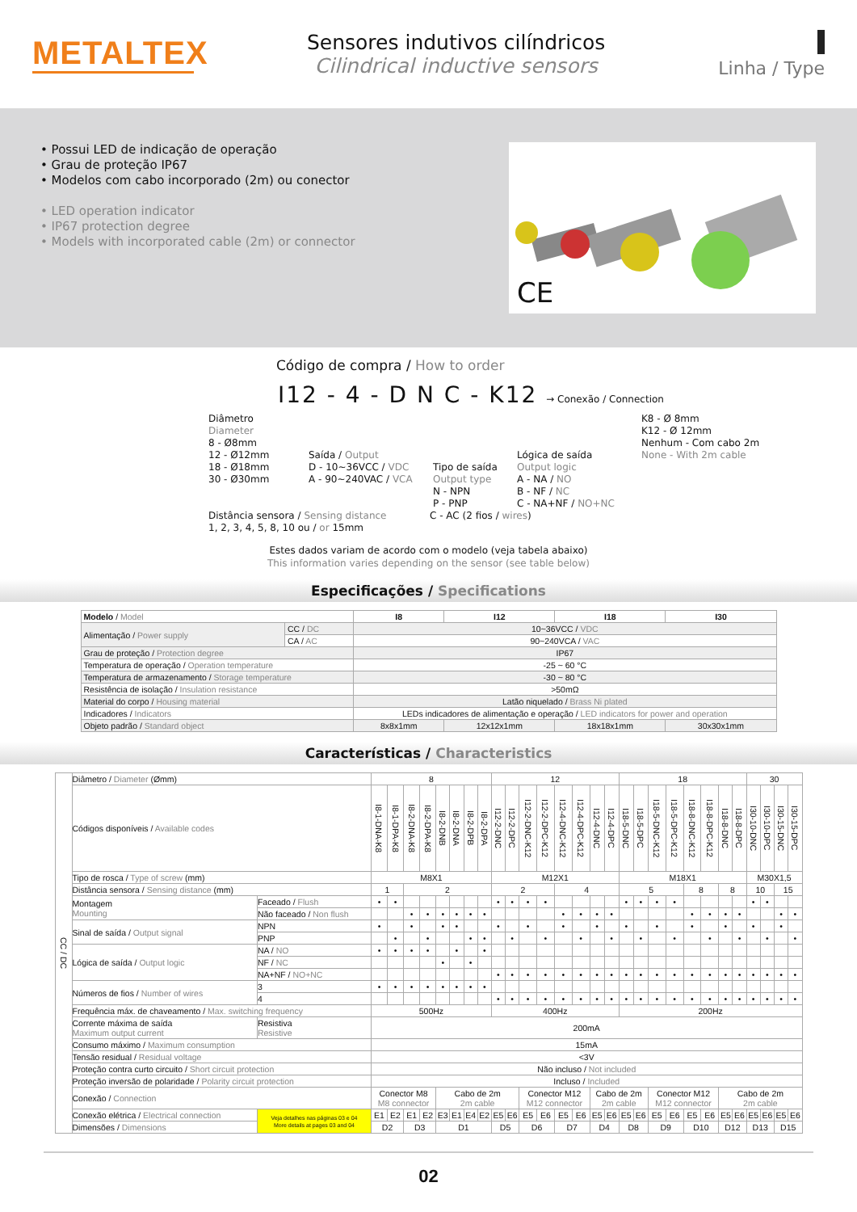METALTEX
Sensores indutivos cilíndricos
Cilindrical inductive sensors
Linha / Type
• Possui LED de indicação de operação
• Grau de proteção IP67
• Modelos com cabo incorporado (2m) ou conector
• LED operation indicator
• IP67 protection degree
• Models with incorporated cable (2m) or connector
CE
Código de compra / How to order
I12 - 4 - D N C - K12 → Conexão / Connection
Diâmetro
Diameter
8 - Ø8mm
12 - Ø12mm
18 - Ø18mm
30 - Ø30mm
Saída / Output
D - 10~36VCC / VDC
A - 90~240VAC / VCA
Tipo de saída
Output type
N - NPN
P - PNP
Lógica de saída
Output logic
A - NA / NO
B - NF / NC
C - NA+NF / NO+NC
K8 - Ø 8mm
K12 - Ø 12mm
Nenhum - Com cabo 2m
None - With 2m cable
Distância sensora / Sensing distance
1, 2, 3, 4, 5, 8, 10 ou / or 15mm
C - AC (2 fios / wires)
Estes dados variam de acordo com o modelo (veja tabela abaixo)
This information varies depending on the sensor (see table below)
Especificações / Specifications
| Modelo / Model | | I8 | I12 | I18 | I30 |
| --- | --- | --- | --- | --- | --- |
| Alimentação / Power supply | CC / DC | 10~36VCC / VDC | | | |
| | CA / AC | 90~240VCA / VAC | | | |
| Grau de proteção / Protection degree | | IP67 | | | |
| Temperatura de operação / Operation temperature | | -25 ~ 60 °C | | | |
| Temperatura de armazenamento / Storage temperature | | -30 ~ 80 °C | | | |
| Resistência de isolação / Insulation resistance | | >50mΩ | | | |
| Material do corpo / Housing material | | Latão niquelado / Brass Ni plated | | | |
| Indicadores / Indicators | | LEDs indicadores de alimentação e operação / LED indicators for power and operation | | | |
| Objeto padrão / Standard object | | 8x8x1mm | 12x12x1mm | 18x18x1mm | 30x30x1mm |
Características / Characteristics
| CC / DC | Diâmetro / Diameter (Ømm) | | 8 | | | | | | | | 12 | | | | | | | | 18 | | | | | | | | 30 | | | |
| | Códigos disponíveis / Available codes | | I8-1-DNA-K8 | I8-1-DPA-K8 | I8-2-DNA-K8 | I8-2-DPA-K8 | I8-2-DNB | I8-2-DNA | I8-2-DPB | I8-2-DPA | I12-2-DNC | I12-2-DPC | I12-2-DNC-K12 | I12-2-DPC-K12 | I12-4-DNC-K12 | I12-4-DPC-K12 | I12-4-DNC | I12-4-DPC | I18-5-DNC | I18-5-DPC | I18-5-DNC-K12 | I18-5-DPC-K12 | I18-8-DNC-K12 | I18-8-DPC-K12 | I18-8-DNC | I18-8-DPC | I30-10-DNC | I30-10-DPC | I30-15-DNC | I30-15-DPC |
| | Tipo de rosca / Type of screw (mm) | | M8X1 | | | | | | | | M12X1 | | | | | | | | M18X1 | | | | | | | | M30X1,5 | | | |
| | Distância sensora / Sensing distance (mm) | | 1 | | 2 | | | | | | 2 | | | | 4 | | | | 5 | | | | 8 | | 8 | | 10 | | 15 | |
| | Montagem Mounting | Faceado / Flush | • | • | | | | | | | • | • | • | • | | | | | • | • | • | • | | | | | • | • | | |
| | | Não faceado / Non flush | | | • | • | • | • | • | • | | | | | • | • | • | • | | | | | • | • | • | • | | | • | • |
| | Sinal de saída / Output signal | NPN | • | | • | | • | • | | | • | | • | | • | | • | | • | | • | | • | | • | | • | | • | |
| | | PNP | | • | | • | | | • | • | | • | | • | | • | | • | | • | | • | | • | | • | | • | | • |
| | Lógica de saída / Output logic | NA / NO | • | • | • | • | | • | | • | | | | | | | | | | | | | | | | | | | | |
| | | NF / NC | | | | | • | | • | | | | | | | | | | | | | | | | | | | | | |
| | | NA+NF / NO+NC | | | | | | | | | • | • | • | • | • | • | • | • | • | • | • | • | • | • | • | • | • | • | • | • |
| | Números de fios / Number of wires | 3 | • | • | • | • | • | • | • | • | | | | | | | | | | | | | | | | | | | | |
| | | 4 | | | | | | | | | • | • | • | • | • | • | • | • | • | • | • | • | • | • | • | • | • | • | • | • |
| | Frequência máx. de chaveamento / Max. switching frequency | | 500Hz | | | | | | | | 400Hz | | | | | | | | 200Hz | | | | | | | | | | | |
| | Corrente máxima de saída Maximum output current | Resistiva Resistive | 200mA | | | | | | | | | | | | | | | | | | | | | | | | | | | |
| | Consumo máximo / Maximum consumption | | 15mA | | | | | | | | | | | | | | | | | | | | | | | | | | | |
| | Tensão residual / Residual voltage | | <3V | | | | | | | | | | | | | | | | | | | | | | | | | | | |
| | Proteção contra curto circuito / Short circuit protection | | Não incluso / Not included | | | | | | | | | | | | | | | | | | | | | | | | | | | |
| | Proteção inversão de polaridade / Polarity circuit protection | | Incluso / Included | | | | | | | | | | | | | | | | | | | | | | | | | | | |
| | Conexão / Connection | | Conector M8 M8 connector | | | | Cabo de 2m 2m cable | | | | | | Conector M12 M12 connector | | | | Cabo de 2m 2m cable | | | | Conector M12 M12 connector | | | | Cabo de 2m 2m cable | | | | | |
| | Conexão elétrica / Electrical connection | Veja detalhes nas páginas 03 e 04 More details at pages 03 and 04 | E1 | E2 | E1 | E2 | E3 | E1 | E4 | E2 | E5 | E6 | E5 | E6 | E5 | E6 | E5 | E6 | E5 | E6 | E5 | E6 | E5 | E6 | E5 | E6 | E5 | E6 | E5 | E6 |
| | Dimensões / Dimensions | | D2 | | D3 | | D1 | | | | D5 | | D6 | | D7 | | D4 | | D8 | | D9 | | D10 | | D12 | | D13 | | D15 | |
02